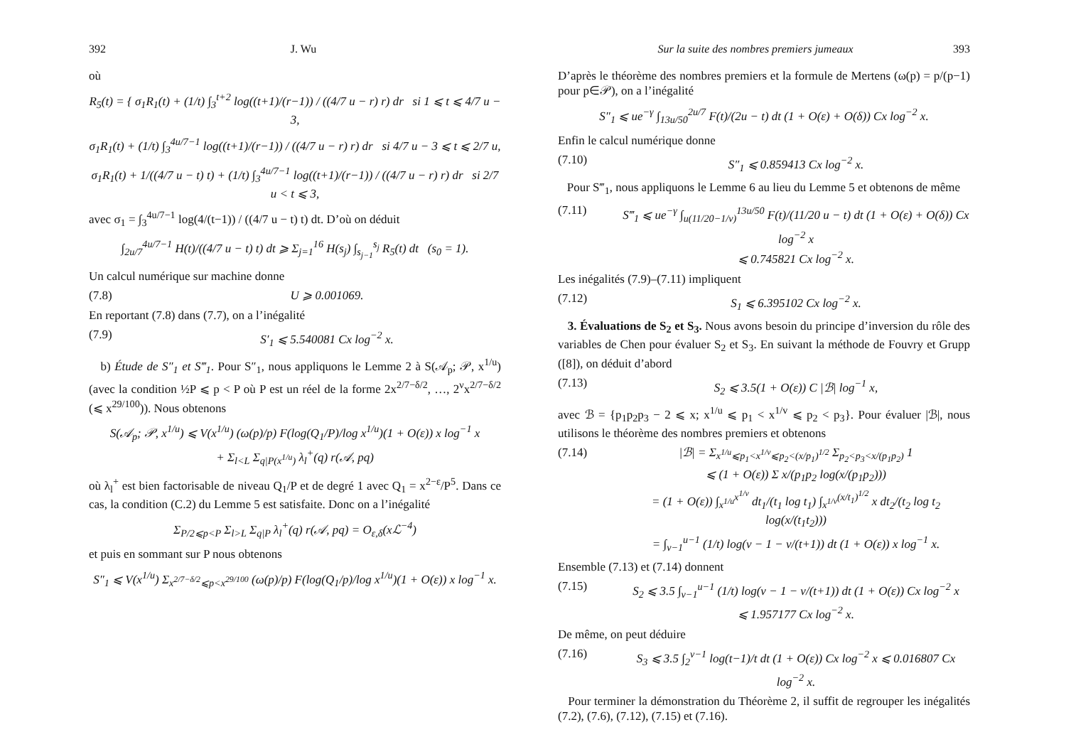392 J. Wu
où
R<sub>5</sub>(t) = { σ<sub>1</sub>R<sub>1</sub>(t) + (1/t) ∫<sub>3</sub><sup>t+2</sup> log((t+1)/(r−1)) / ((4/7 u − r) r) dr si 1 ⩽ t ⩽ 4/7 u − 3,
σ<sub>1</sub>R<sub>1</sub>(t) + (1/t) ∫<sub>3</sub><sup>4u/7−1</sup> log((t+1)/(r−1)) / ((4/7 u − r) r) dr si 4/7 u − 3 ⩽ t ⩽ 2/7 u,
σ<sub>1</sub>R<sub>1</sub>(t) + 1/((4/7 u − t) t) + (1/t) ∫<sub>3</sub><sup>4u/7−1</sup> log((t+1)/(r−1)) / ((4/7 u − r) r) dr si 2/7 u < t ⩽ 3,
avec σ<sub>1</sub> = ∫<sub>3</sub><sup>4u/7−1</sup> log(4/(t−1)) / ((4/7 u − t) t) dt. D’où on déduit
∫<sub>2u/7</sub><sup>4u/7−1</sup> H(t)/((4/7 u − t) t) dt ⩾ Σ<sub>j=1</sub><sup>16</sup> H(s<sub>j</sub>) ∫<sub>s<sub>j−1</sub></sub><sup>s<sub>j</sub></sup> R<sub>5</sub>(t) dt (s<sub>0</sub> = 1).
Un calcul numérique sur machine donne
(7.8) U ⩾ 0.001069.
En reportant (7.8) dans (7.7), on a l’inégalité
(7.9) S′<sub>1</sub> ⩽ 5.540081 Cx log<sup>−2</sup> x.
b) Étude de S″<sub>1</sub> et S‴<sub>1</sub>. Pour S″<sub>1</sub>, nous appliquons le Lemme 2 à S(𝒜<sub>p</sub>; 𝒫, x<sup>1/u</sup>) (avec la condition ½P ⩽ p < P où P est un réel de la forme 2x<sup>2/7−δ/2</sup>, …, 2<sup>ν</sup>x<sup>2/7−δ/2</sup> (⩽ x<sup>29/100</sup>)). Nous obtenons
S(𝒜<sub>p</sub>; 𝒫, x<sup>1/u</sup>) ⩽ V(x<sup>1/u</sup>) (ω(p)/p) F(log(Q<sub>1</sub>/P)/log x<sup>1/u</sup>)(1 + O(ε)) x log<sup>−1</sup> x
+ Σ<sub>l<L</sub> Σ<sub>q|P(x<sup>1/u</sup>)</sub> λ<sub>l</sub><sup>+</sup>(q) r(𝒜, pq)
où λ<sub>l</sub><sup>+</sup> est bien factorisable de niveau Q<sub>1</sub>/P et de degré 1 avec Q<sub>1</sub> = x<sup>2−ε</sup>/P<sup>5</sup>. Dans ce cas, la condition (C.2) du Lemme 5 est satisfaite. Donc on a l’inégalité
Σ<sub>P/2⩽p<P</sub> Σ<sub>l>L</sub> Σ<sub>q|P</sub> λ<sub>l</sub><sup>+</sup>(q) r(𝒜, pq) = O<sub>ε,δ</sub>(xℒ<sup>−4</sup>)
et puis en sommant sur P nous obtenons
S″<sub>1</sub> ⩽ V(x<sup>1/u</sup>) Σ<sub>x<sup>2/7−δ/2</sup>⩽p<x<sup>29/100</sup></sub> (ω(p)/p) F(log(Q<sub>1</sub>/p)/log x<sup>1/u</sup>)(1 + O(ε)) x log<sup>−1</sup> x.
Sur la suite des nombres premiers jumeaux 393
D’après le théorème des nombres premiers et la formule de Mertens (ω(p) = p/(p−1) pour p∈𝒫), on a l’inégalité
S″<sub>1</sub> ⩽ ue<sup>−γ</sup> ∫<sub>13u/50</sub><sup>2u/7</sup> F(t)/(2u − t) dt (1 + O(ε) + O(δ)) Cx log<sup>−2</sup> x.
Enfin le calcul numérique donne
(7.10) S″<sub>1</sub> ⩽ 0.859413 Cx log<sup>−2</sup> x.
Pour S‴<sub>1</sub>, nous appliquons le Lemme 6 au lieu du Lemme 5 et obtenons de même
(7.11) S‴<sub>1</sub> ⩽ ue<sup>−γ</sup> ∫<sub>u(11/20−1/v)</sub><sup>13u/50</sup> F(t)/(11/20 u − t) dt (1 + O(ε) + O(δ)) Cx log<sup>−2</sup> x
⩽ 0.745821 Cx log<sup>−2</sup> x.
Les inégalités (7.9)–(7.11) impliquent
(7.12) S<sub>1</sub> ⩽ 6.395102 Cx log<sup>−2</sup> x.
3. Évaluations de S<sub>2</sub> et S<sub>3</sub>. Nous avons besoin du principe d’inversion du rôle des variables de Chen pour évaluer S<sub>2</sub> et S<sub>3</sub>. En suivant la méthode de Fouvry et Grupp ([8]), on déduit d’abord
(7.13) S<sub>2</sub> ⩽ 3.5(1 + O(ε)) C |ℬ| log<sup>−1</sup> x,
avec ℬ = {p<sub>1</sub>p<sub>2</sub>p<sub>3</sub> − 2 ⩽ x; x<sup>1/u</sup> ⩽ p<sub>1</sub> < x<sup>1/v</sup> ⩽ p<sub>2</sub> < p<sub>3</sub>}. Pour évaluer |ℬ|, nous utilisons le théorème des nombres premiers et obtenons
(7.14) |ℬ| = Σ<sub>x<sup>1/u</sup>⩽p<sub>1</sub><x<sup>1/v</sup>⩽p<sub>2</sub><(x/p<sub>1</sub>)<sup>1/2</sup></sub> Σ<sub>p<sub>2</sub><p<sub>3</sub><x/(p<sub>1</sub>p<sub>2</sub>)</sub> 1
⩽ (1 + O(ε)) Σ x/(p<sub>1</sub>p<sub>2</sub> log(x/(p<sub>1</sub>p<sub>2</sub>)))
= (1 + O(ε)) ∫<sub>x<sup>1/u</sup></sub><sup>x<sup>1/v</sup></sup> dt<sub>1</sub>/(t<sub>1</sub> log t<sub>1</sub>) ∫<sub>x<sup>1/v</sup></sub><sup>(x/t<sub>1</sub>)<sup>1/2</sup></sup> x dt<sub>2</sub>/(t<sub>2</sub> log t<sub>2</sub> log(x/(t<sub>1</sub>t<sub>2</sub>)))
= ∫<sub>v−1</sub><sup>u−1</sup> (1/t) log(v − 1 − v/(t+1)) dt (1 + O(ε)) x log<sup>−1</sup> x.
Ensemble (7.13) et (7.14) donnent
(7.15) S<sub>2</sub> ⩽ 3.5 ∫<sub>v−1</sub><sup>u−1</sup> (1/t) log(v − 1 − v/(t+1)) dt (1 + O(ε)) Cx log<sup>−2</sup> x
⩽ 1.957177 Cx log<sup>−2</sup> x.
De même, on peut déduire
(7.16) S<sub>3</sub> ⩽ 3.5 ∫<sub>2</sub><sup>v−1</sup> log(t−1)/t dt (1 + O(ε)) Cx log<sup>−2</sup> x ⩽ 0.016807 Cx log<sup>−2</sup> x.
Pour terminer la démonstration du Théorème 2, il suffit de regrouper les inégalités (7.2), (7.6), (7.12), (7.15) et (7.16).